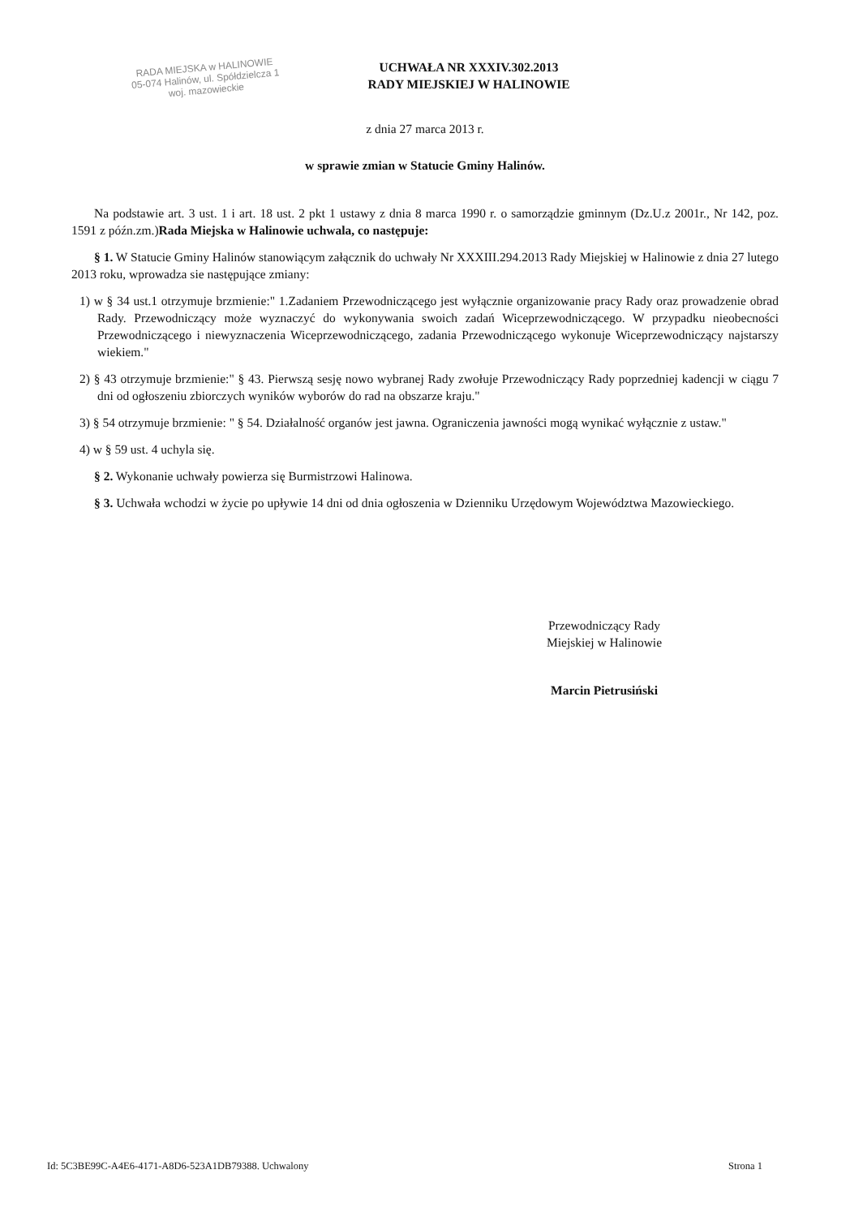RADA MIEJSKA w HALINOWIE
05-074 Halinów, ul. Spółdzielcza 1
woj. mazowieckie
UCHWAŁA NR XXXIV.302.2013
RADY MIEJSKIEJ W HALINOWIE
z dnia 27 marca 2013 r.
w sprawie zmian w Statucie Gminy Halinów.
Na podstawie art. 3 ust. 1 i art. 18 ust. 2 pkt 1 ustawy z dnia 8 marca 1990 r. o samorządzie gminnym (Dz.U.z 2001r., Nr 142, poz. 1591 z późn.zm.)Rada Miejska w Halinowie uchwala, co następuje:
§ 1. W Statucie Gminy Halinów stanowiącym załącznik do uchwały Nr XXXIII.294.2013 Rady Miejskiej w Halinowie z dnia 27 lutego 2013 roku, wprowadza sie następujące zmiany:
1) w § 34 ust.1 otrzymuje brzmienie:" 1.Zadaniem Przewodniczącego jest wyłącznie organizowanie pracy Rady oraz prowadzenie obrad Rady. Przewodniczący może wyznaczyć do wykonywania swoich zadań Wiceprzewodniczącego. W przypadku nieobecności Przewodniczącego i niewyznaczenia Wiceprzewodniczącego, zadania Przewodniczącego wykonuje Wiceprzewodniczący najstarszy wiekiem."
2) § 43 otrzymuje brzmienie:" § 43. Pierwszą sesję nowo wybranej Rady zwołuje Przewodniczący Rady poprzedniej kadencji w ciągu 7 dni od ogłoszeniu zbiorczych wyników wyborów do rad na obszarze kraju."
3) § 54 otrzymuje brzmienie: " § 54. Działalność organów jest jawna. Ograniczenia jawności mogą wynikać wyłącznie z ustaw."
4) w § 59 ust. 4 uchyla się.
§ 2. Wykonanie uchwały powierza się Burmistrzowi Halinowa.
§ 3. Uchwała wchodzi w życie po upływie 14 dni od dnia ogłoszenia w Dzienniku Urzędowym Województwa Mazowieckiego.
Przewodniczący Rady
Miejskiej w Halinowie
Marcin Pietrusiński
Id: 5C3BE99C-A4E6-4171-A8D6-523A1DB79388. Uchwalony Strona 1